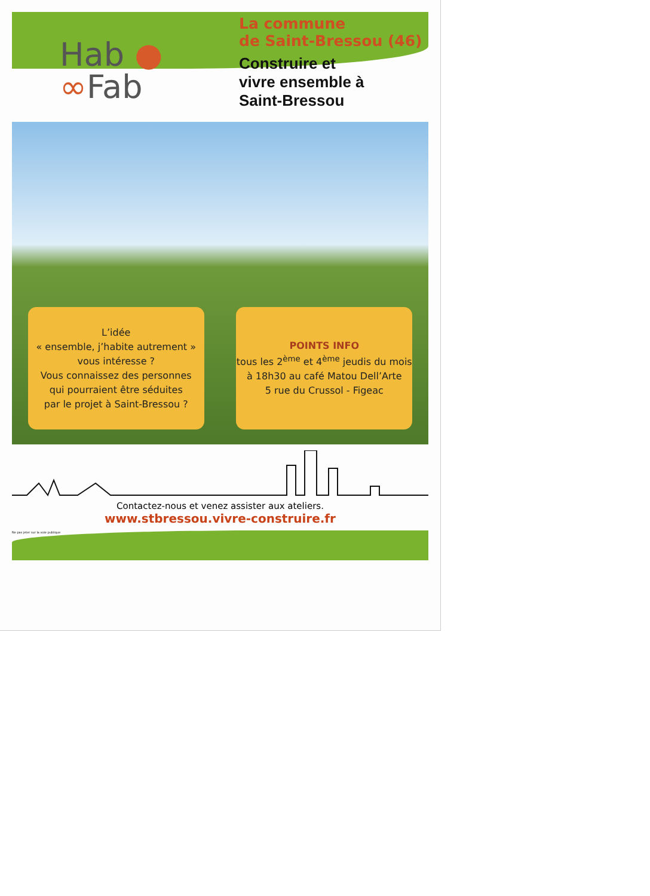Hab ●
∞Fab
La commune
de Saint-Bressou (46)
Construire et
vivre ensemble à
Saint-Bressou
L’idée
« ensemble, j’habite autrement »
vous intéresse ?
Vous connaissez des personnes
qui pourraient être séduites
par le projet à Saint-Bressou ?
POINTS INFO
tous les 2<sup>ème</sup> et 4<sup>ème</sup> jeudis du mois
à 18h30 au café Matou Dell’Arte
5 rue du Crussol - Figeac
Contactez-nous et venez assister aux ateliers.
www.stbressou.vivre-construire.fr
Ne pas jeter sur la voie publique